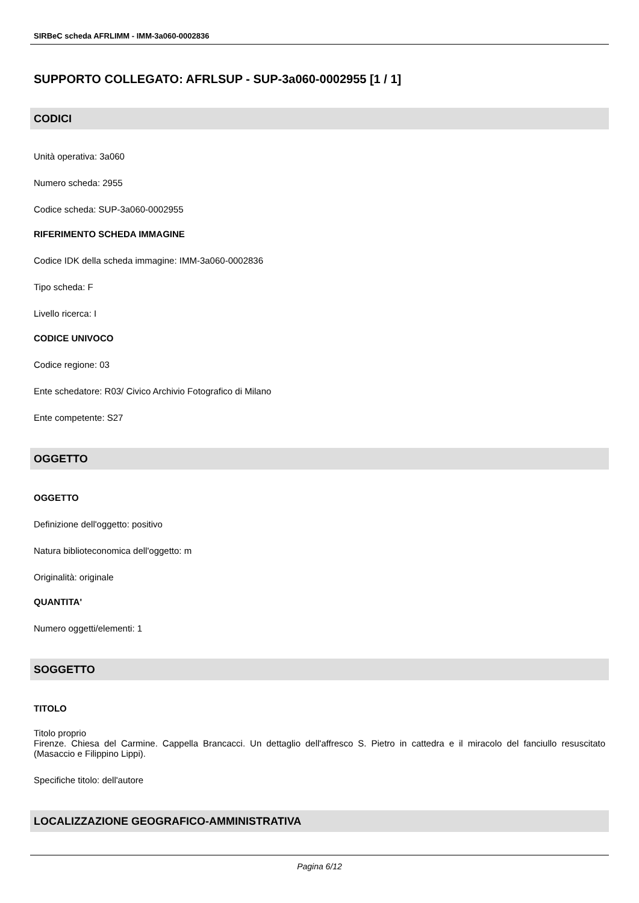SIRBeC scheda AFRLIMM - IMM-3a060-0002836
SUPPORTO COLLEGATO: AFRLSUP - SUP-3a060-0002955 [1 / 1]
CODICI
Unità operativa: 3a060
Numero scheda: 2955
Codice scheda: SUP-3a060-0002955
RIFERIMENTO SCHEDA IMMAGINE
Codice IDK della scheda immagine: IMM-3a060-0002836
Tipo scheda: F
Livello ricerca: I
CODICE UNIVOCO
Codice regione: 03
Ente schedatore: R03/ Civico Archivio Fotografico di Milano
Ente competente: S27
OGGETTO
OGGETTO
Definizione dell'oggetto: positivo
Natura biblioteconomica dell'oggetto: m
Originalità: originale
QUANTITA'
Numero oggetti/elementi: 1
SOGGETTO
TITOLO
Titolo proprio
Firenze. Chiesa del Carmine. Cappella Brancacci. Un dettaglio dell'affresco S. Pietro in cattedra e il miracolo del fanciullo resuscitato (Masaccio e Filippino Lippi).
Specifiche titolo: dell'autore
LOCALIZZAZIONE GEOGRAFICO-AMMINISTRATIVA
Pagina 6/12